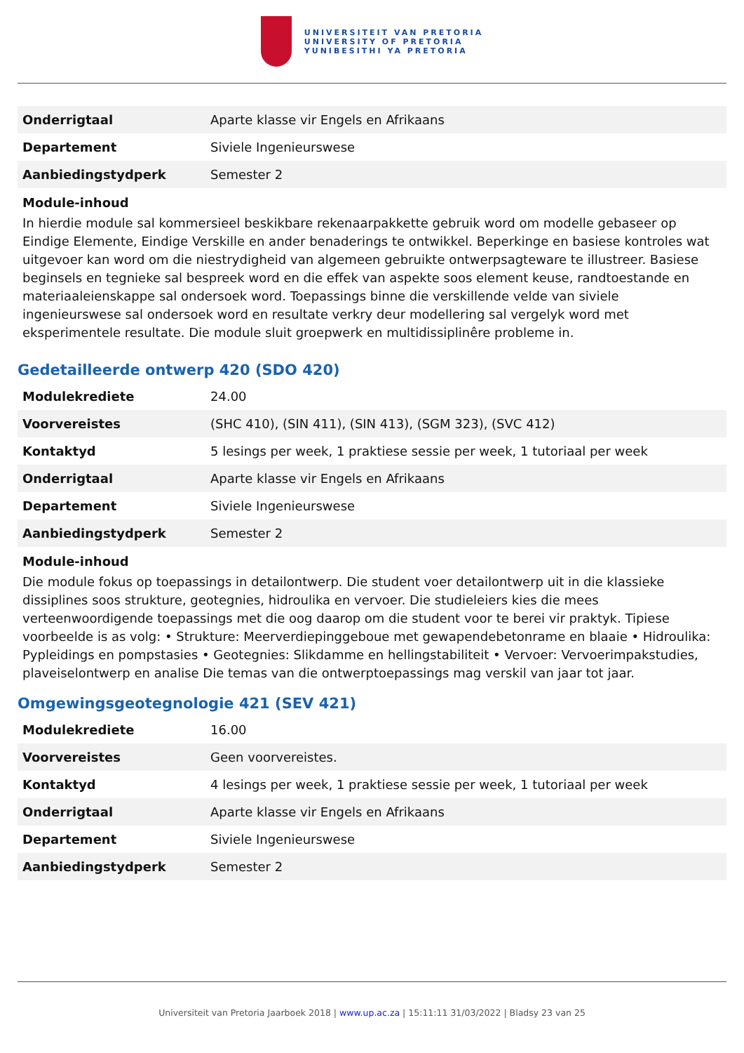UNIVERSITEIT VAN PRETORIA
UNIVERSITY OF PRETORIA
YUNIBESITHI YA PRETORIA
| Onderrigtaal | Aparte klasse vir Engels en Afrikaans |
| Departement | Siviele Ingenieurswese |
| Aanbiedingstydperk | Semester 2 |
Module-inhoud
In hierdie module sal kommersieel beskikbare rekenaarpakkette gebruik word om modelle gebaseer op Eindige Elemente, Eindige Verskille en ander benaderings te ontwikkel. Beperkinge en basiese kontroles wat uitgevoer kan word om die niestrydigheid van algemeen gebruikte ontwerpsagteware te illustreer. Basiese beginsels en tegnieke sal bespreek word en die effek van aspekte soos element keuse, randtoestande en materiaaleienskappe sal ondersoek word. Toepassings binne die verskillende velde van siviele ingenieurswese sal ondersoek word en resultate verkry deur modellering sal vergelyk word met eksperimentele resultate. Die module sluit groepwerk en multidissiplinêre probleme in.
Gedetailleerde ontwerp 420 (SDO 420)
| Modulekrediete | 24.00 |
| Voorvereistes | (SHC 410), (SIN 411), (SIN 413), (SGM 323), (SVC 412) |
| Kontaktyd | 5 lesings per week, 1 praktiese sessie per week, 1 tutoriaal per week |
| Onderrigtaal | Aparte klasse vir Engels en Afrikaans |
| Departement | Siviele Ingenieurswese |
| Aanbiedingstydperk | Semester 2 |
Module-inhoud
Die module fokus op toepassings in detailontwerp. Die student voer detailontwerp uit in die klassieke dissiplines soos strukture, geotegnies, hidroulika en vervoer. Die studieleiers kies die mees verteenwoordigende toepassings met die oog daarop om die student voor te berei vir praktyk. Tipiese voorbeelde is as volg: • Strukture: Meerverdiepinggeboue met gewapendebetonrame en blaaie • Hidroulika: Pypleidings en pompstasies • Geotegnies: Slikdamme en hellingstabiliteit • Vervoer: Vervoerimpakstudies, plaveiselontwerp en analise Die temas van die ontwerptoepassings mag verskil van jaar tot jaar.
Omgewingsgeotegnologie 421 (SEV 421)
| Modulekrediete | 16.00 |
| Voorvereistes | Geen voorvereistes. |
| Kontaktyd | 4 lesings per week, 1 praktiese sessie per week, 1 tutoriaal per week |
| Onderrigtaal | Aparte klasse vir Engels en Afrikaans |
| Departement | Siviele Ingenieurswese |
| Aanbiedingstydperk | Semester 2 |
Universiteit van Pretoria Jaarboek 2018 | www.up.ac.za | 15:11:11 31/03/2022 | Bladsy 23 van 25